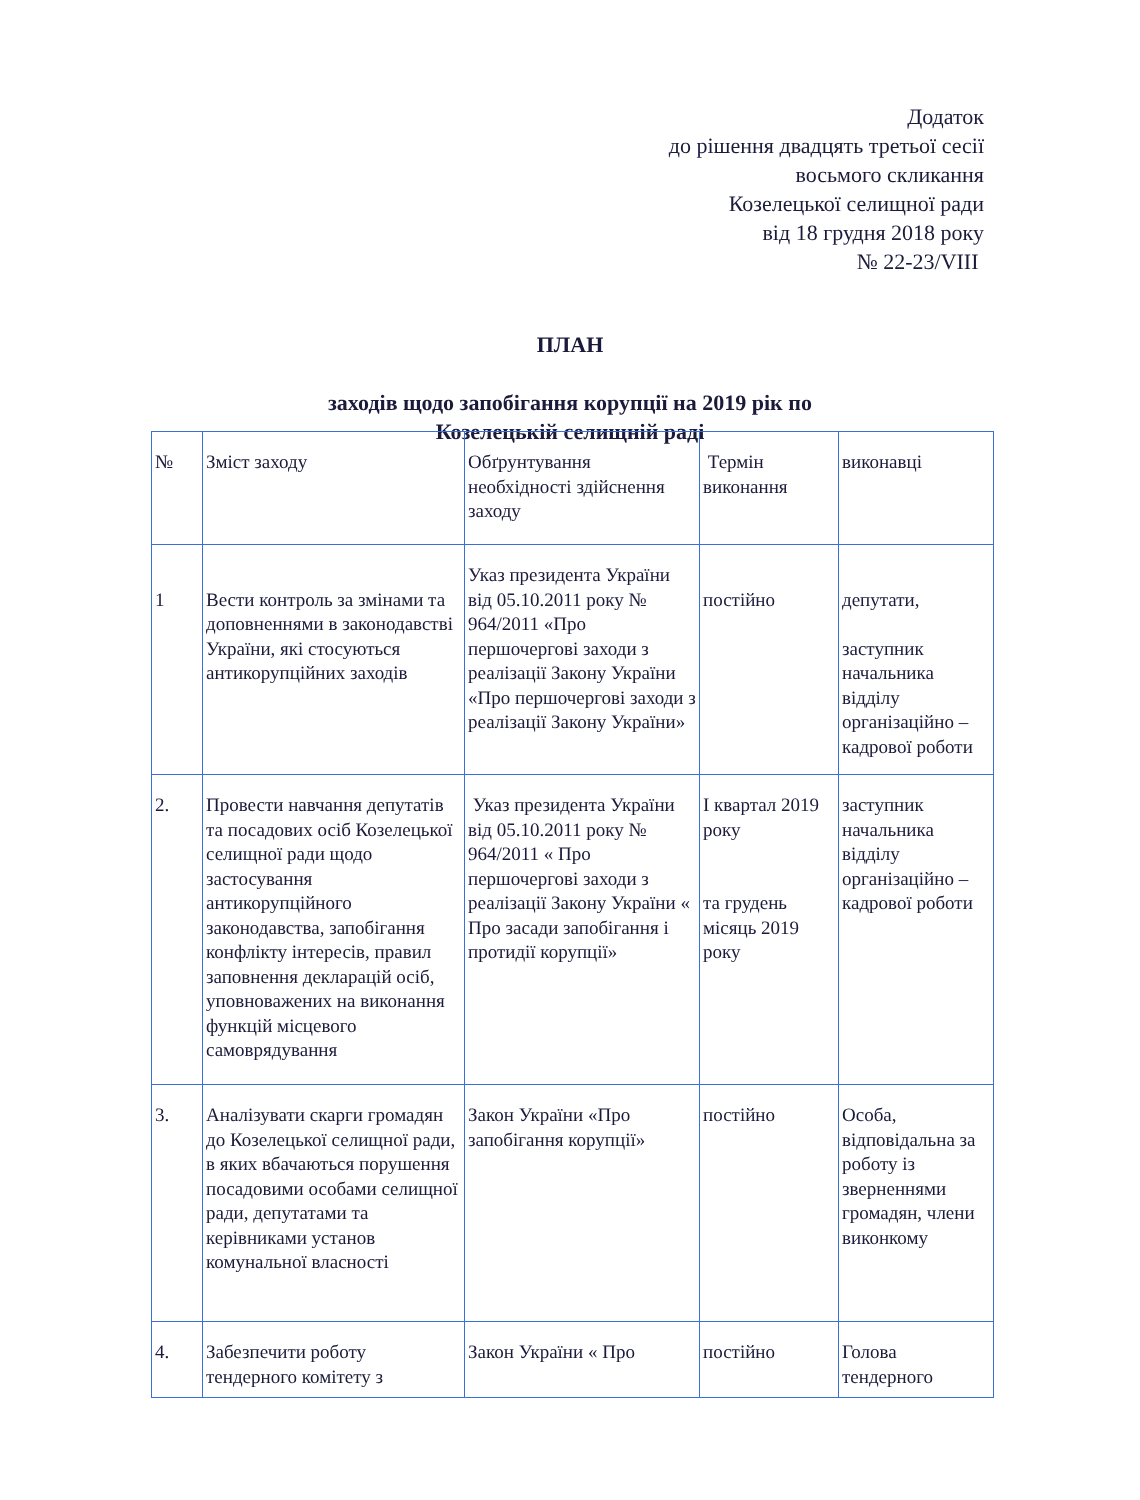Додаток
до рішення двадцять третьої сесії
восьмого скликання
Козелецької селищної ради
від 18 грудня 2018 року
№ 22-23/VIII
ПЛАН
заходів щодо запобігання корупції на 2019 рік по
Козелецькій селищній раді
| № | Зміст заходу | Обґрунтування необхідності здійснення заходу | Термін виконання | виконавці |
| 1 | Вести контроль за змінами та доповненнями в законодавстві України, які стосуються антикорупційних заходів | Указ президента України від 05.10.2011 року № 964/2011 «Про першочергові заходи з реалізації Закону України «Про першочергові заходи з реалізації Закону України» | постійно | депутати, заступник начальника відділу організаційно – кадрової роботи |
| 2. | Провести навчання депутатів та посадових осіб Козелецької селищної ради щодо застосування антикорупційного законодавства, запобігання конфлікту інтересів, правил заповнення декларацій осіб, уповноважених на виконання функцій місцевого самоврядування | Указ президента України від 05.10.2011 року № 964/2011 « Про першочергові заходи з реалізації Закону України « Про засади запобігання і протидії корупції» | І квартал 2019 року та грудень місяць 2019 року | заступник начальника відділу організаційно – кадрової роботи |
| 3. | Аналізувати скарги громадян до Козелецької селищної ради, в яких вбачаються порушення посадовими особами селищної ради, депутатами та керівниками установ комунальної власності | Закон України «Про запобігання корупції» | постійно | Особа, відповідальна за роботу із зверненнями громадян, члени виконкому |
| 4. | Забезпечити роботу тендерного комітету з | Закон України « Про | постійно | Голова тендерного |